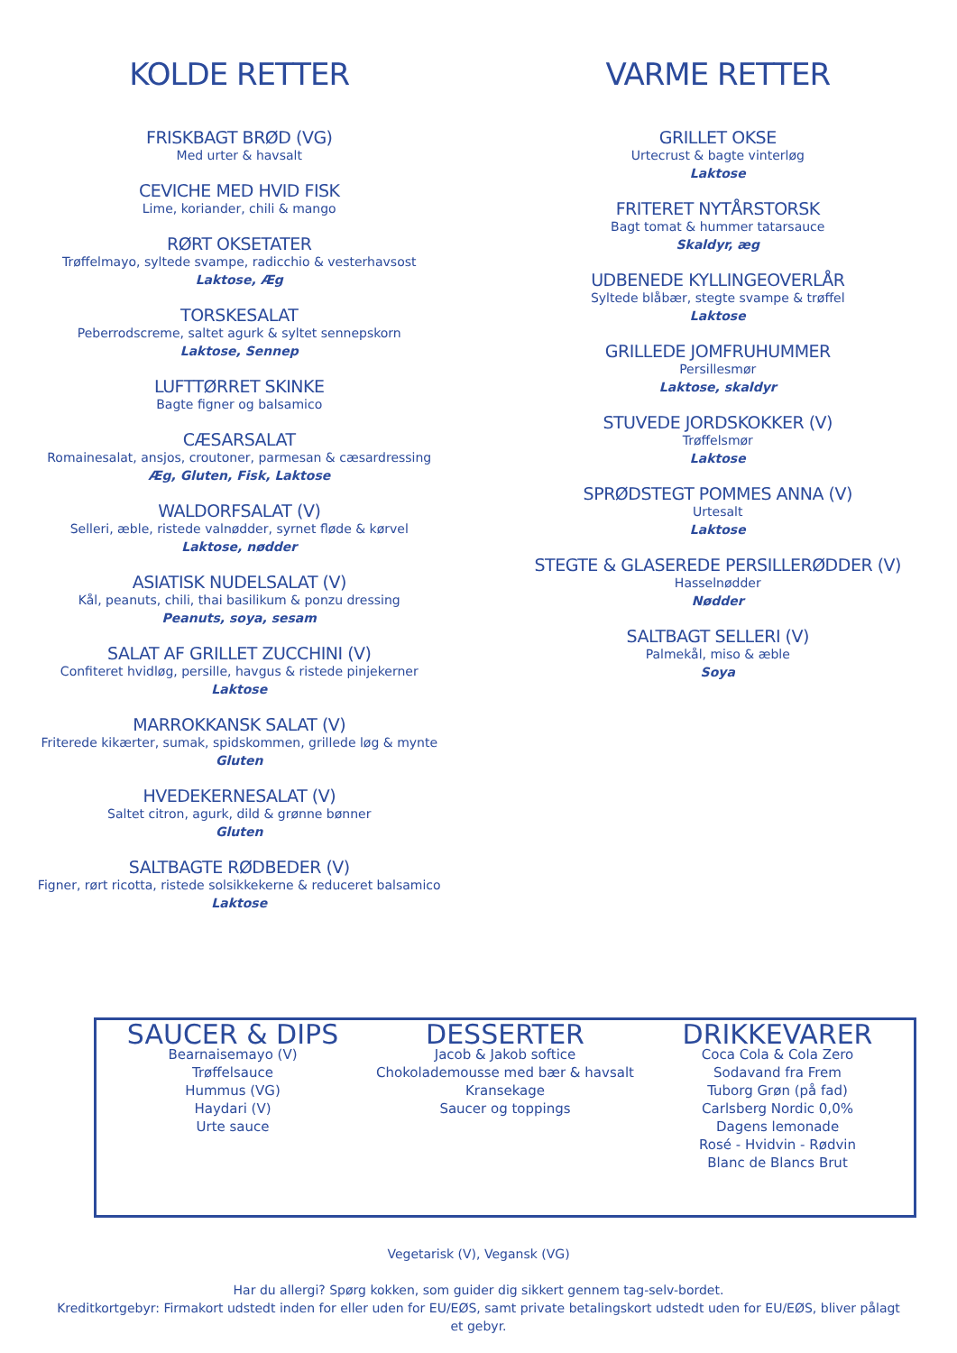KOLDE RETTER
FRISKBAGT BRØD (VG)
Med urter & havsalt
CEVICHE MED HVID FISK
Lime, koriander, chili & mango
RØRT OKSETATER
Trøffelmayo, syltede svampe, radicchio & vesterhavsost
Laktose, Æg
TORSKESALAT
Peberrodscreme, saltet agurk & syltet sennepskorn
Laktose, Sennep
LUFTTØRRET SKINKE
Bagte figner og balsamico
CÆSARSALAT
Romainesalat, ansjos, croutoner, parmesan & cæsardressing
Æg, Gluten, Fisk, Laktose
WALDORFSALAT (V)
Selleri, æble, ristede valnødder, syrnet fløde & kørvel
Laktose, nødder
ASIATISK NUDELSALAT (V)
Kål, peanuts, chili, thai basilikum & ponzu dressing
Peanuts, soya, sesam
SALAT AF GRILLET ZUCCHINI (V)
Confiteret hvidløg, persille, havgus & ristede pinjekerner
Laktose
MARROKKANSK SALAT (V)
Friterede kikærter, sumak, spidskommen, grillede løg & mynte
Gluten
HVEDEKERNESALAT (V)
Saltet citron, agurk, dild & grønne bønner
Gluten
SALTBAGTE RØDBEDER (V)
Figner, rørt ricotta, ristede solsikkekerne & reduceret balsamico
Laktose
VARME RETTER
GRILLET OKSE
Urtecrust & bagte vinterløg
Laktose
FRITERET NYTÅRSTORSK
Bagt tomat & hummer tatarsauce
Skaldyr, æg
UDBENEDE KYLLINGEOVERLÅR
Syltede blåbær, stegte svampe & trøffel
Laktose
GRILLEDE JOMFRUHUMMER
Persillesmør
Laktose, skaldyr
STUVEDE JORDSKOKKER (V)
Trøffelsmør
Laktose
SPRØDSTEGT POMMES ANNA (V)
Urtesalt
Laktose
STEGTE & GLASEREDE PERSILLERØDDER (V)
Hasselnødder
Nødder
SALTBAGT SELLERI (V)
Palmekål, miso & æble
Soya
SAUCER & DIPS
Bearnaisemayo (V)
Trøffelsauce
Hummus (VG)
Haydari (V)
Urte sauce
DESSERTER
Jacob & Jakob softice
Chokolademousse med bær & havsalt
Kransekage
Saucer og toppings
DRIKKEVARER
Coca Cola & Cola Zero
Sodavand fra Frem
Tuborg Grøn (på fad)
Carlsberg Nordic 0,0%
Dagens lemonade
Rosé - Hvidvin - Rødvin
Blanc de Blancs Brut
Vegetarisk (V), Vegansk (VG)
Har du allergi? Spørg kokken, som guider dig sikkert gennem tag-selv-bordet.
Kreditkortgebyr: Firmakort udstedt inden for eller uden for EU/EØS, samt private betalingskort udstedt uden for EU/EØS, bliver pålagt
et gebyr.